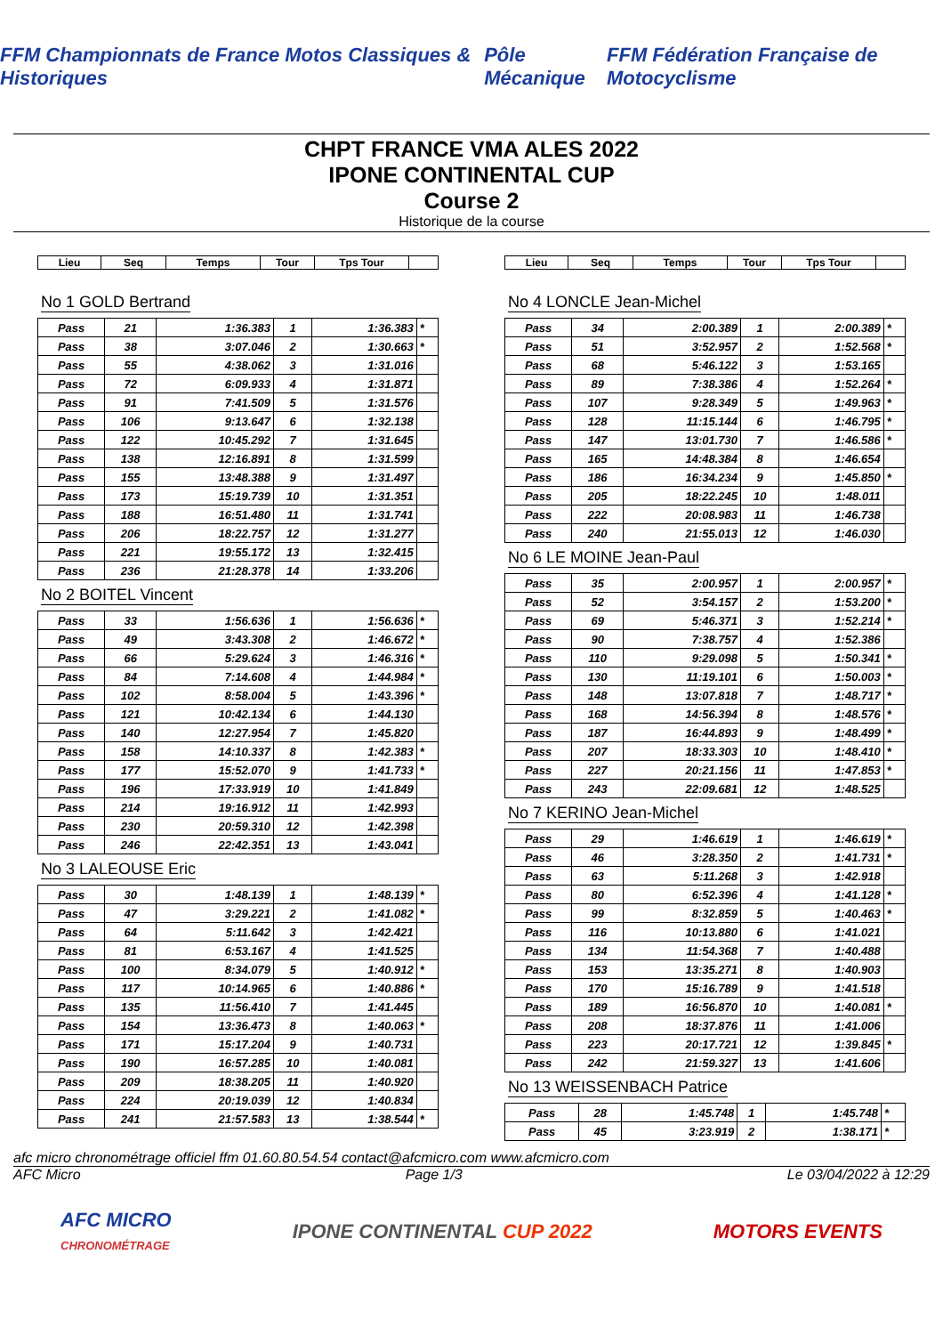FFM Championnats de France Motos Classiques & Historiques
Pôle Mécanique
FFM Fédération Française de Motocyclisme
CHPT FRANCE VMA ALES 2022
IPONE CONTINENTAL CUP
Course 2
Historique de la course
Lieu Seq Temps Tour Tps Tour
No 1 GOLD Bertrand
| Pass | 21 | 1:36.383 | 1 | 1:36.383 | * |
| Pass | 38 | 3:07.046 | 2 | 1:30.663 | * |
| Pass | 55 | 4:38.062 | 3 | 1:31.016 | |
| Pass | 72 | 6:09.933 | 4 | 1:31.871 | |
| Pass | 91 | 7:41.509 | 5 | 1:31.576 | |
| Pass | 106 | 9:13.647 | 6 | 1:32.138 | |
| Pass | 122 | 10:45.292 | 7 | 1:31.645 | |
| Pass | 138 | 12:16.891 | 8 | 1:31.599 | |
| Pass | 155 | 13:48.388 | 9 | 1:31.497 | |
| Pass | 173 | 15:19.739 | 10 | 1:31.351 | |
| Pass | 188 | 16:51.480 | 11 | 1:31.741 | |
| Pass | 206 | 18:22.757 | 12 | 1:31.277 | |
| Pass | 221 | 19:55.172 | 13 | 1:32.415 | |
| Pass | 236 | 21:28.378 | 14 | 1:33.206 | |
No 2 BOITEL Vincent
| Pass | 33 | 1:56.636 | 1 | 1:56.636 | * |
| Pass | 49 | 3:43.308 | 2 | 1:46.672 | * |
| Pass | 66 | 5:29.624 | 3 | 1:46.316 | * |
| Pass | 84 | 7:14.608 | 4 | 1:44.984 | * |
| Pass | 102 | 8:58.004 | 5 | 1:43.396 | * |
| Pass | 121 | 10:42.134 | 6 | 1:44.130 | |
| Pass | 140 | 12:27.954 | 7 | 1:45.820 | |
| Pass | 158 | 14:10.337 | 8 | 1:42.383 | * |
| Pass | 177 | 15:52.070 | 9 | 1:41.733 | * |
| Pass | 196 | 17:33.919 | 10 | 1:41.849 | |
| Pass | 214 | 19:16.912 | 11 | 1:42.993 | |
| Pass | 230 | 20:59.310 | 12 | 1:42.398 | |
| Pass | 246 | 22:42.351 | 13 | 1:43.041 | |
No 3 LALEOUSE Eric
| Pass | 30 | 1:48.139 | 1 | 1:48.139 | * |
| Pass | 47 | 3:29.221 | 2 | 1:41.082 | * |
| Pass | 64 | 5:11.642 | 3 | 1:42.421 | |
| Pass | 81 | 6:53.167 | 4 | 1:41.525 | |
| Pass | 100 | 8:34.079 | 5 | 1:40.912 | * |
| Pass | 117 | 10:14.965 | 6 | 1:40.886 | * |
| Pass | 135 | 11:56.410 | 7 | 1:41.445 | |
| Pass | 154 | 13:36.473 | 8 | 1:40.063 | * |
| Pass | 171 | 15:17.204 | 9 | 1:40.731 | |
| Pass | 190 | 16:57.285 | 10 | 1:40.081 | |
| Pass | 209 | 18:38.205 | 11 | 1:40.920 | |
| Pass | 224 | 20:19.039 | 12 | 1:40.834 | |
| Pass | 241 | 21:57.583 | 13 | 1:38.544 | * |
Lieu Seq Temps Tour Tps Tour
No 4 LONCLE Jean-Michel
| Pass | 34 | 2:00.389 | 1 | 2:00.389 | * |
| Pass | 51 | 3:52.957 | 2 | 1:52.568 | * |
| Pass | 68 | 5:46.122 | 3 | 1:53.165 | |
| Pass | 89 | 7:38.386 | 4 | 1:52.264 | * |
| Pass | 107 | 9:28.349 | 5 | 1:49.963 | * |
| Pass | 128 | 11:15.144 | 6 | 1:46.795 | * |
| Pass | 147 | 13:01.730 | 7 | 1:46.586 | * |
| Pass | 165 | 14:48.384 | 8 | 1:46.654 | |
| Pass | 186 | 16:34.234 | 9 | 1:45.850 | * |
| Pass | 205 | 18:22.245 | 10 | 1:48.011 | |
| Pass | 222 | 20:08.983 | 11 | 1:46.738 | |
| Pass | 240 | 21:55.013 | 12 | 1:46.030 | |
No 6 LE MOINE Jean-Paul
| Pass | 35 | 2:00.957 | 1 | 2:00.957 | * |
| Pass | 52 | 3:54.157 | 2 | 1:53.200 | * |
| Pass | 69 | 5:46.371 | 3 | 1:52.214 | * |
| Pass | 90 | 7:38.757 | 4 | 1:52.386 | |
| Pass | 110 | 9:29.098 | 5 | 1:50.341 | * |
| Pass | 130 | 11:19.101 | 6 | 1:50.003 | * |
| Pass | 148 | 13:07.818 | 7 | 1:48.717 | * |
| Pass | 168 | 14:56.394 | 8 | 1:48.576 | * |
| Pass | 187 | 16:44.893 | 9 | 1:48.499 | * |
| Pass | 207 | 18:33.303 | 10 | 1:48.410 | * |
| Pass | 227 | 20:21.156 | 11 | 1:47.853 | * |
| Pass | 243 | 22:09.681 | 12 | 1:48.525 | |
No 7 KERINO Jean-Michel
| Pass | 29 | 1:46.619 | 1 | 1:46.619 | * |
| Pass | 46 | 3:28.350 | 2 | 1:41.731 | * |
| Pass | 63 | 5:11.268 | 3 | 1:42.918 | |
| Pass | 80 | 6:52.396 | 4 | 1:41.128 | * |
| Pass | 99 | 8:32.859 | 5 | 1:40.463 | * |
| Pass | 116 | 10:13.880 | 6 | 1:41.021 | |
| Pass | 134 | 11:54.368 | 7 | 1:40.488 | |
| Pass | 153 | 13:35.271 | 8 | 1:40.903 | |
| Pass | 170 | 15:16.789 | 9 | 1:41.518 | |
| Pass | 189 | 16:56.870 | 10 | 1:40.081 | * |
| Pass | 208 | 18:37.876 | 11 | 1:41.006 | |
| Pass | 223 | 20:17.721 | 12 | 1:39.845 | * |
| Pass | 242 | 21:59.327 | 13 | 1:41.606 | |
No 13 WEISSENBACH Patrice
| Pass | 28 | 1:45.748 | 1 | 1:45.748 | * |
| Pass | 45 | 3:23.919 | 2 | 1:38.171 | * |
afc micro chronométrage officiel ffm 01.60.80.54.54 contact@afcmicro.com www.afcmicro.com
AFC Micro Page 1/3 Le 03/04/2022 à 12:29
AFC MICRO
CHRONOMÉTRAGE
IPONE CONTINENTAL CUP 2022 MOTORS EVENTS